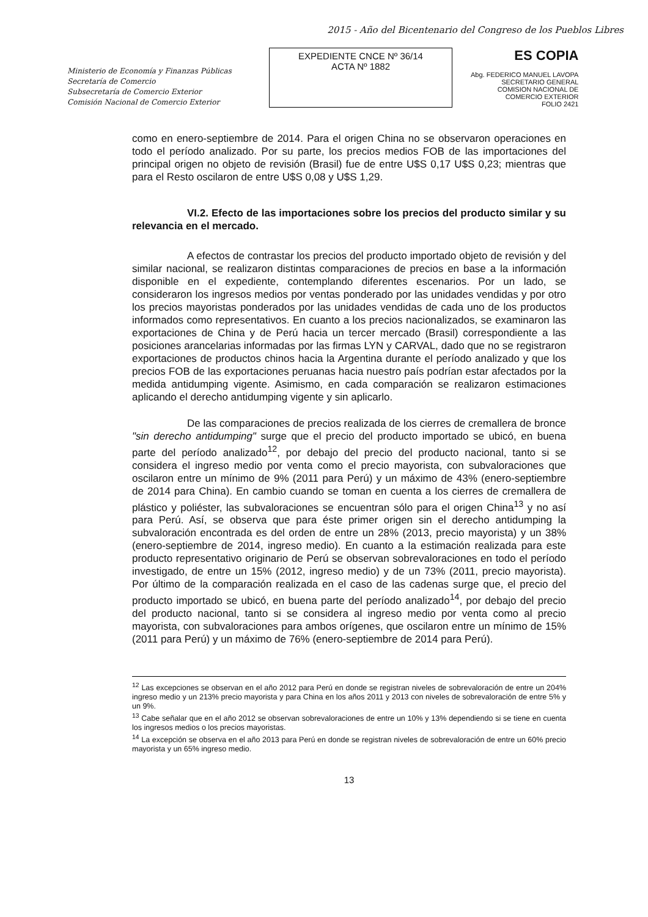2015 - Año del Bicentenario del Congreso de los Pueblos Libres
Ministerio de Economía y Finanzas Públicas
Secretaría de Comercio
Subsecretaría de Comercio Exterior
Comisión Nacional de Comercio Exterior
EXPEDIENTE CNCE Nº 36/14
ACTA Nº 1882
ES COPIA
Abg. FEDERICO MANUEL LAVOPA
SECRETARIO GENERAL
COMISION NACIONAL DE
COMERCIO EXTERIOR
FOLIO 2421
como en enero-septiembre de 2014. Para el origen China no se observaron operaciones en todo el período analizado. Por su parte, los precios medios FOB de las importaciones del principal origen no objeto de revisión (Brasil) fue de entre U$S 0,17 U$S 0,23; mientras que para el Resto oscilaron de entre U$S 0,08 y U$S 1,29.
VI.2. Efecto de las importaciones sobre los precios del producto similar y su relevancia en el mercado.
A efectos de contrastar los precios del producto importado objeto de revisión y del similar nacional, se realizaron distintas comparaciones de precios en base a la información disponible en el expediente, contemplando diferentes escenarios. Por un lado, se consideraron los ingresos medios por ventas ponderado por las unidades vendidas y por otro los precios mayoristas ponderados por las unidades vendidas de cada uno de los productos informados como representativos. En cuanto a los precios nacionalizados, se examinaron las exportaciones de China y de Perú hacia un tercer mercado (Brasil) correspondiente a las posiciones arancelarias informadas por las firmas LYN y CARVAL, dado que no se registraron exportaciones de productos chinos hacia la Argentina durante el período analizado y que los precios FOB de las exportaciones peruanas hacia nuestro país podrían estar afectados por la medida antidumping vigente. Asimismo, en cada comparación se realizaron estimaciones aplicando el derecho antidumping vigente y sin aplicarlo.
De las comparaciones de precios realizada de los cierres de cremallera de bronce "sin derecho antidumping" surge que el precio del producto importado se ubicó, en buena parte del período analizado<sup>12</sup>, por debajo del precio del producto nacional, tanto si se considera el ingreso medio por venta como el precio mayorista, con subvaloraciones que oscilaron entre un mínimo de 9% (2011 para Perú) y un máximo de 43% (enero-septiembre de 2014 para China). En cambio cuando se toman en cuenta a los cierres de cremallera de plástico y poliéster, las subvaloraciones se encuentran sólo para el origen China<sup>13</sup> y no así para Perú. Así, se observa que para éste primer origen sin el derecho antidumping la subvaloración encontrada es del orden de entre un 28% (2013, precio mayorista) y un 38%(enero-septiembre de 2014, ingreso medio). En cuanto a la estimación realizada para este producto representativo originario de Perú se observan sobrevaloraciones en todo el período investigado, de entre un 15% (2012, ingreso medio) y de un 73% (2011, precio mayorista). Por último de la comparación realizada en el caso de las cadenas surge que, el precio del producto importado se ubicó, en buena parte del período analizado<sup>14</sup>, por debajo del precio del producto nacional, tanto si se considera al ingreso medio por venta como al precio mayorista, con subvaloraciones para ambos orígenes, que oscilaron entre un mínimo de 15% (2011 para Perú) y un máximo de 76% (enero-septiembre de 2014 para Perú).
<sup>12</sup> Las excepciones se observan en el año 2012 para Perú en donde se registran niveles de sobrevaloración de entre un 204% ingreso medio y un 213% precio mayorista y para China en los años 2011 y 2013 con niveles de sobrevaloración de entre 5% y un 9%.
<sup>13</sup> Cabe señalar que en el año 2012 se observan sobrevaloraciones de entre un 10% y 13% dependiendo si se tiene en cuenta los ingresos medios o los precios mayoristas.
<sup>14</sup> La excepción se observa en el año 2013 para Perú en donde se registran niveles de sobrevaloración de entre un 60% precio mayorista y un 65% ingreso medio.
13